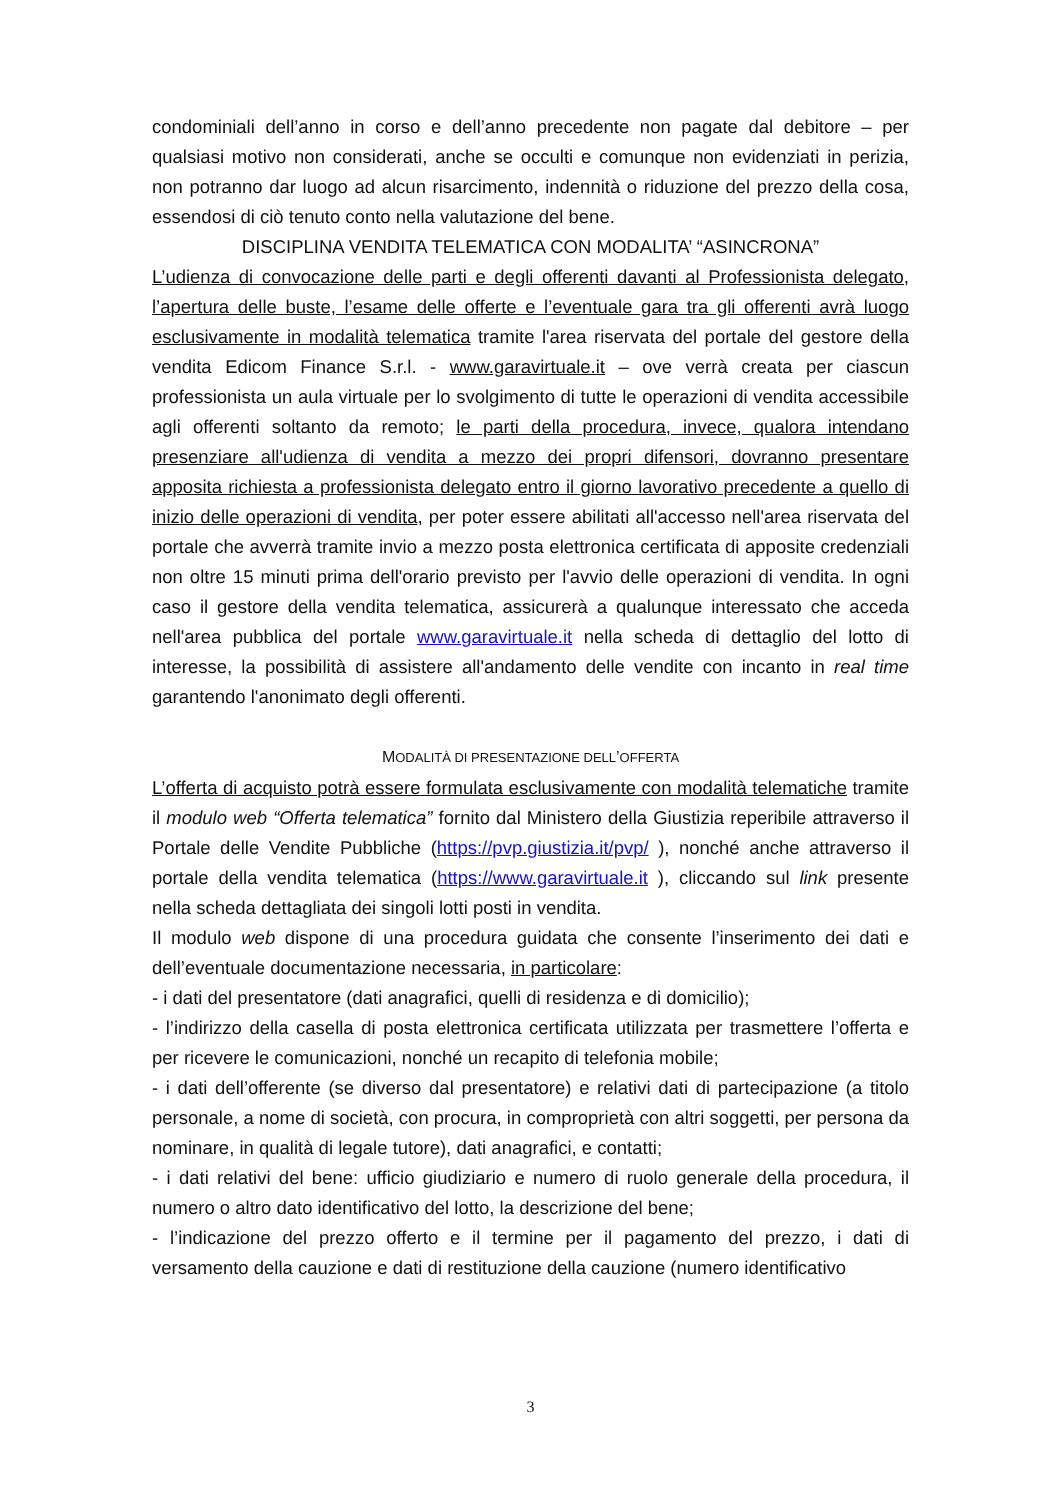condominiali dell’anno in corso e dell’anno precedente non pagate dal debitore – per qualsiasi motivo non considerati, anche se occulti e comunque non evidenziati in perizia, non potranno dar luogo ad alcun risarcimento, indennità o riduzione del prezzo della cosa, essendosi di ciò tenuto conto nella valutazione del bene.
DISCIPLINA VENDITA TELEMATICA CON MODALITA’ “ASINCRONA”
L’udienza di convocazione delle parti e degli offerenti davanti al Professionista delegato, l’apertura delle buste, l’esame delle offerte e l’eventuale gara tra gli offerenti avrà luogo esclusivamente in modalità telematica tramite l'area riservata del portale del gestore della vendita Edicom Finance S.r.l. - www.garavirtuale.it – ove verrà creata per ciascun professionista un aula virtuale per lo svolgimento di tutte le operazioni di vendita accessibile agli offerenti soltanto da remoto; le parti della procedura, invece, qualora intendano presenziare all'udienza di vendita a mezzo dei propri difensori, dovranno presentare apposita richiesta a professionista delegato entro il giorno lavorativo precedente a quello di inizio delle operazioni di vendita, per poter essere abilitati all'accesso nell'area riservata del portale che avverrà tramite invio a mezzo posta elettronica certificata di apposite credenziali non oltre 15 minuti prima dell'orario previsto per l'avvio delle operazioni di vendita. In ogni caso il gestore della vendita telematica, assicurerà a qualunque interessato che acceda nell'area pubblica del portale www.garavirtuale.it nella scheda di dettaglio del lotto di interesse, la possibilità di assistere all'andamento delle vendite con incanto in real time garantendo l'anonimato degli offerenti.
MODALITÀ DI PRESENTAZIONE DELL’OFFERTA
L’offerta di acquisto potrà essere formulata esclusivamente con modalità telematiche tramite il modulo web “Offerta telematica” fornito dal Ministero della Giustizia reperibile attraverso il Portale delle Vendite Pubbliche (https://pvp.giustizia.it/pvp/ ), nonché anche attraverso il portale della vendita telematica (https://www.garavirtuale.it ), cliccando sul link presente nella scheda dettagliata dei singoli lotti posti in vendita.
Il modulo web dispone di una procedura guidata che consente l’inserimento dei dati e dell’eventuale documentazione necessaria, in particolare:
- i dati del presentatore (dati anagrafici, quelli di residenza e di domicilio);
- l’indirizzo della casella di posta elettronica certificata utilizzata per trasmettere l’offerta e per ricevere le comunicazioni, nonché un recapito di telefonia mobile;
- i dati dell’offerente (se diverso dal presentatore) e relativi dati di partecipazione (a titolo personale, a nome di società, con procura, in comproprietà con altri soggetti, per persona da nominare, in qualità di legale tutore), dati anagrafici, e contatti;
- i dati relativi del bene: ufficio giudiziario e numero di ruolo generale della procedura, il numero o altro dato identificativo del lotto, la descrizione del bene;
- l’indicazione del prezzo offerto e il termine per il pagamento del prezzo, i dati di versamento della cauzione e dati di restituzione della cauzione (numero identificativo
3